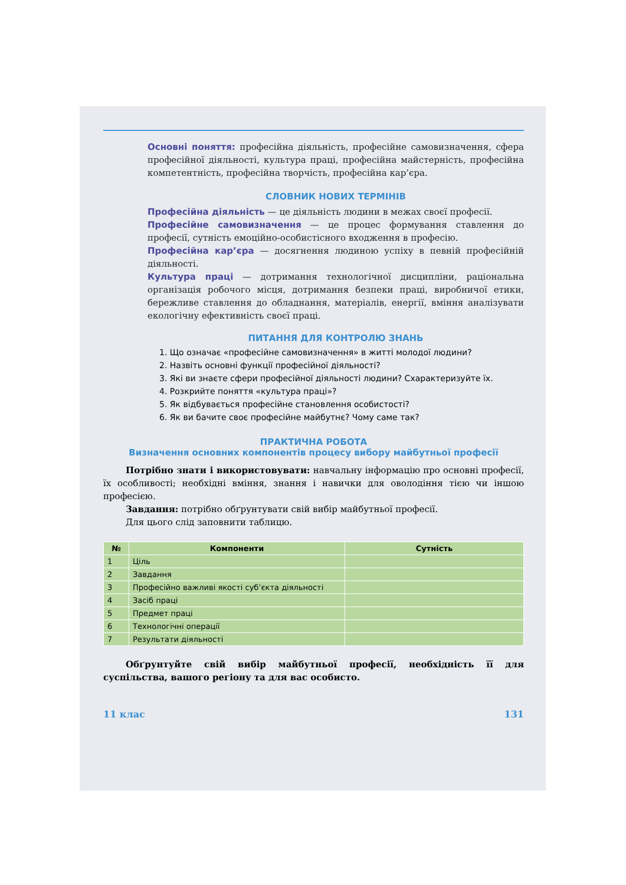Основні поняття: професійна діяльність, професійне самовизначення, сфера професійної діяльності, культура праці, професійна майстерність, професійна компетентність, професійна творчість, професійна кар’єра.
СЛОВНИК НОВИХ ТЕРМІНІВ
Професійна діяльність — це діяльність людини в межах своєї професії.
Професійне самовизначення — це процес формування ставлення до професії, сутність емоційно-особистісного входження в професію.
Професійна кар’єра — досягнення людиною успіху в певній професійній діяльності.
Культура праці — дотримання технологічної дисципліни, раціональна організація робочого місця, дотримання безпеки праці, виробничої етики, бережливе ставлення до обладнання, матеріалів, енергії, вміння аналізувати екологічну ефективність своєї праці.
ПИТАННЯ ДЛЯ КОНТРОЛЮ ЗНАНЬ
1. Що означає «професійне самовизначення» в житті молодої людини?
2. Назвіть основні функції професійної діяльності?
3. Які ви знаєте сфери професійної діяльності людини? Схарактеризуйте їх.
4. Розкрийте поняття «культура праці»?
5. Як відбувається професійне становлення особистості?
6. Як ви бачите своє професійне майбутнє? Чому саме так?
ПРАКТИЧНА РОБОТА
Визначення основних компонентів процесу вибору майбутньої професії
Потрібно знати і використовувати: навчальну інформацію про основні професії, їх особливості; необхідні вміння, знання і навички для оволодіння тією чи іншою професією.
Завдання: потрібно обґрунтувати свій вибір майбутньої професії.
Для цього слід заповнити таблицю.
| № | Компоненти | Сутність |
| --- | --- | --- |
| 1 | Ціль | |
| 2 | Завдання | |
| 3 | Професійно важливі якості суб’єкта діяльності | |
| 4 | Засіб праці | |
| 5 | Предмет праці | |
| 6 | Технологічні операції | |
| 7 | Результати діяльності | |
Обґрунтуйте свій вибір майбутньої професії, необхідність її для суспільства, вашого регіону та для вас особисто.
11 клас 131